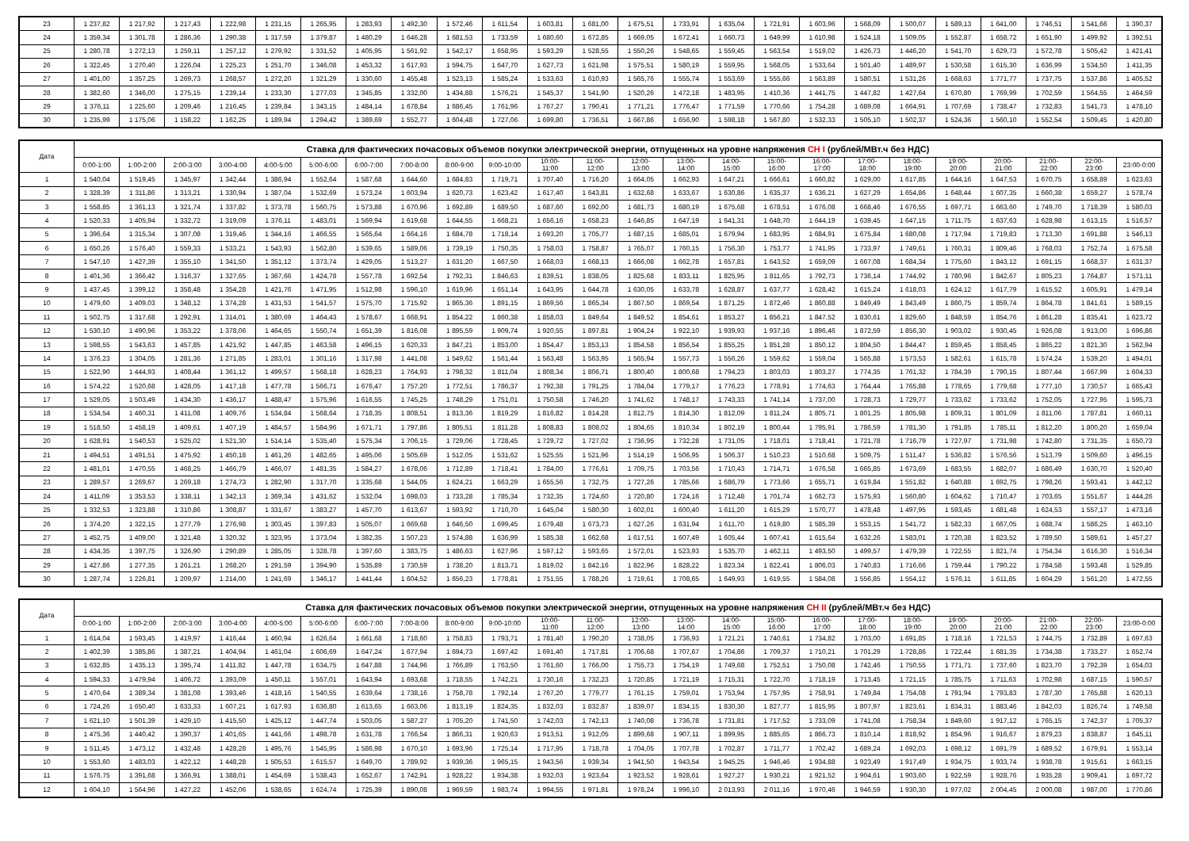| 23 | 1 237,82 | 1 217,92 | 1 217,43 | 1 222,98 | 1 231,15 | 1 265,95 | 1 283,93 | 1 492,30 | 1 572,46 | 1 611,54 | 1 603,81 | 1 681,00 | 1 675,51 | 1 733,91 | 1 635,04 | 1 721,91 | 1 603,96 | 1 568,09 | 1 500,07 | 1 589,13 | 1 641,00 | 1 746,51 | 1 541,66 | 1 390,37 |
| 24 | 1 359,34 | 1 301,78 | 1 286,36 | 1 290,38 | 1 317,59 | 1 379,87 | 1 480,29 | 1 646,28 | 1 681,53 | 1 733,59 | 1 680,60 | 1 672,85 | 1 669,05 | 1 672,41 | 1 660,73 | 1 649,99 | 1 610,98 | 1 524,18 | 1 509,05 | 1 552,87 | 1 658,72 | 1 651,90 | 1 499,92 | 1 392,51 |
| 25 | 1 280,78 | 1 272,13 | 1 259,11 | 1 257,12 | 1 279,92 | 1 331,52 | 1 405,95 | 1 561,92 | 1 542,17 | 1 658,95 | 1 593,29 | 1 528,55 | 1 550,26 | 1 548,65 | 1 559,45 | 1 563,54 | 1 519,02 | 1 426,73 | 1 446,20 | 1 541,70 | 1 629,73 | 1 572,78 | 1 505,42 | 1 421,41 |
| 26 | 1 322,45 | 1 270,40 | 1 226,04 | 1 225,23 | 1 251,70 | 1 346,08 | 1 453,32 | 1 617,93 | 1 594,75 | 1 647,70 | 1 627,73 | 1 621,98 | 1 575,51 | 1 580,19 | 1 559,95 | 1 568,05 | 1 533,64 | 1 501,40 | 1 489,97 | 1 530,58 | 1 615,30 | 1 636,99 | 1 534,50 | 1 411,35 |
| 27 | 1 401,00 | 1 357,25 | 1 269,73 | 1 268,57 | 1 272,20 | 1 321,29 | 1 330,60 | 1 455,48 | 1 523,13 | 1 585,24 | 1 533,63 | 1 610,93 | 1 565,76 | 1 555,74 | 1 553,69 | 1 555,66 | 1 563,89 | 1 580,51 | 1 531,26 | 1 668,63 | 1 771,77 | 1 737,75 | 1 537,86 | 1 405,52 |
| 28 | 1 382,60 | 1 346,00 | 1 275,15 | 1 239,14 | 1 233,30 | 1 277,03 | 1 345,85 | 1 332,00 | 1 434,88 | 1 576,21 | 1 545,37 | 1 541,90 | 1 520,26 | 1 472,18 | 1 483,95 | 1 410,36 | 1 441,75 | 1 447,82 | 1 427,64 | 1 670,80 | 1 769,99 | 1 702,59 | 1 564,55 | 1 464,59 |
| 29 | 1 376,11 | 1 225,60 | 1 209,46 | 1 216,45 | 1 239,84 | 1 343,15 | 1 484,14 | 1 678,84 | 1 686,45 | 1 761,96 | 1 767,27 | 1 790,41 | 1 771,21 | 1 776,47 | 1 771,59 | 1 770,66 | 1 754,28 | 1 689,08 | 1 664,91 | 1 707,69 | 1 738,47 | 1 732,83 | 1 541,73 | 1 478,10 |
| 30 | 1 235,99 | 1 175,06 | 1 158,22 | 1 162,25 | 1 189,94 | 1 294,42 | 1 389,69 | 1 552,77 | 1 604,48 | 1 727,06 | 1 699,80 | 1 736,51 | 1 667,86 | 1 656,90 | 1 598,18 | 1 567,80 | 1 532,33 | 1 505,10 | 1 502,37 | 1 524,36 | 1 560,10 | 1 552,54 | 1 509,45 | 1 420,80 |
| Дата | Ставка для фактических почасовых объемов покупки электрической энергии, отпущенных на уровне напряжения СН I (рублей/МВт.ч без НДС) | | | | | | | | | | | | | | | | | | | | | | | |
| --- | --- | --- | --- | --- | --- | --- | --- | --- | --- | --- | --- | --- | --- | --- | --- | --- | --- | --- | --- | --- | --- | --- | --- | --- |
| | 0:00-1:00 | 1:00-2:00 | 2:00-3:00 | 3:00-4:00 | 4:00-5:00 | 5:00-6:00 | 6:00-7:00 | 7:00-8:00 | 8:00-9:00 | 9:00-10:00 | 10:00- 11:00 | 11:00- 12:00 | 12:00- 13:00 | 13:00- 14:00 | 14:00- 15:00 | 15:00- 16:00 | 16:00- 17:00 | 17:00- 18:00 | 18:00- 19:00 | 19:00- 20:00 | 20:00- 21:00 | 21:00- 22:00 | 22:00- 23:00 | 23:00-0:00 |
| 1 | 1 540,04 | 1 519,45 | 1 345,97 | 1 342,44 | 1 386,94 | 1 552,64 | 1 587,68 | 1 644,60 | 1 684,83 | 1 719,71 | 1 707,40 | 1 716,20 | 1 664,05 | 1 662,93 | 1 647,21 | 1 666,61 | 1 660,82 | 1 629,00 | 1 617,85 | 1 644,16 | 1 647,53 | 1 670,75 | 1 658,89 | 1 623,63 |
| 2 | 1 328,39 | 1 311,86 | 1 313,21 | 1 330,94 | 1 387,04 | 1 532,69 | 1 573,24 | 1 603,94 | 1 620,73 | 1 623,42 | 1 617,40 | 1 643,81 | 1 632,68 | 1 633,67 | 1 630,86 | 1 635,37 | 1 636,21 | 1 627,29 | 1 654,86 | 1 648,44 | 1 607,35 | 1 660,38 | 1 659,27 | 1 578,74 |
| 3 | 1 558,85 | 1 361,13 | 1 321,74 | 1 337,82 | 1 373,78 | 1 560,75 | 1 573,88 | 1 670,96 | 1 692,89 | 1 689,50 | 1 687,60 | 1 692,00 | 1 681,73 | 1 680,19 | 1 675,68 | 1 678,51 | 1 676,08 | 1 668,46 | 1 676,55 | 1 697,71 | 1 663,60 | 1 749,70 | 1 718,39 | 1 580,03 |
| 4 | 1 520,33 | 1 405,94 | 1 332,72 | 1 319,09 | 1 376,11 | 1 483,01 | 1 569,94 | 1 619,68 | 1 644,55 | 1 668,21 | 1 656,16 | 1 658,23 | 1 646,85 | 1 647,19 | 1 641,31 | 1 648,70 | 1 644,19 | 1 639,45 | 1 647,15 | 1 711,75 | 1 637,63 | 1 628,98 | 1 613,15 | 1 516,57 |
| 5 | 1 396,64 | 1 315,34 | 1 307,08 | 1 319,46 | 1 344,16 | 1 466,55 | 1 565,64 | 1 664,16 | 1 684,78 | 1 718,14 | 1 693,20 | 1 705,77 | 1 687,15 | 1 685,01 | 1 679,94 | 1 683,95 | 1 684,91 | 1 675,84 | 1 680,08 | 1 717,94 | 1 719,83 | 1 713,30 | 1 691,88 | 1 546,13 |
| 6 | 1 650,26 | 1 576,40 | 1 559,33 | 1 533,21 | 1 543,93 | 1 562,80 | 1 539,65 | 1 589,06 | 1 739,19 | 1 750,35 | 1 758,03 | 1 758,87 | 1 765,07 | 1 760,15 | 1 756,30 | 1 753,77 | 1 741,95 | 1 733,97 | 1 749,61 | 1 760,31 | 1 809,46 | 1 768,03 | 1 752,74 | 1 675,58 |
| 7 | 1 547,10 | 1 427,39 | 1 355,10 | 1 341,50 | 1 351,12 | 1 373,74 | 1 429,05 | 1 513,27 | 1 631,20 | 1 667,50 | 1 668,03 | 1 668,13 | 1 666,08 | 1 662,78 | 1 657,81 | 1 643,52 | 1 659,09 | 1 667,08 | 1 684,34 | 1 775,60 | 1 843,12 | 1 691,15 | 1 668,37 | 1 631,37 |
| 8 | 1 401,36 | 1 366,42 | 1 316,37 | 1 327,65 | 1 367,66 | 1 424,78 | 1 557,78 | 1 692,54 | 1 792,31 | 1 846,63 | 1 839,51 | 1 838,05 | 1 825,68 | 1 833,11 | 1 825,95 | 1 811,65 | 1 792,73 | 1 736,14 | 1 744,92 | 1 780,96 | 1 842,67 | 1 805,23 | 1 764,87 | 1 571,11 |
| 9 | 1 437,45 | 1 399,12 | 1 358,48 | 1 354,28 | 1 421,76 | 1 471,95 | 1 512,98 | 1 596,10 | 1 619,96 | 1 651,14 | 1 643,95 | 1 644,78 | 1 630,05 | 1 633,78 | 1 628,87 | 1 637,77 | 1 628,42 | 1 615,24 | 1 618,03 | 1 624,12 | 1 617,79 | 1 615,52 | 1 605,91 | 1 479,14 |
| 10 | 1 479,60 | 1 409,03 | 1 348,12 | 1 374,28 | 1 431,53 | 1 541,57 | 1 575,70 | 1 715,92 | 1 865,36 | 1 891,15 | 1 869,56 | 1 865,34 | 1 867,50 | 1 869,54 | 1 871,25 | 1 872,46 | 1 860,88 | 1 849,49 | 1 843,49 | 1 860,75 | 1 859,74 | 1 864,78 | 1 841,61 | 1 589,15 |
| 11 | 1 502,75 | 1 317,68 | 1 292,91 | 1 314,01 | 1 380,69 | 1 464,43 | 1 578,67 | 1 668,91 | 1 854,22 | 1 860,38 | 1 858,03 | 1 849,64 | 1 849,52 | 1 854,61 | 1 853,27 | 1 856,21 | 1 847,52 | 1 830,61 | 1 829,60 | 1 848,59 | 1 854,76 | 1 861,28 | 1 835,41 | 1 623,72 |
| 12 | 1 530,10 | 1 490,96 | 1 353,22 | 1 378,06 | 1 464,65 | 1 550,74 | 1 651,39 | 1 816,08 | 1 895,59 | 1 909,74 | 1 920,55 | 1 897,81 | 1 904,24 | 1 922,10 | 1 939,93 | 1 937,16 | 1 896,46 | 1 872,59 | 1 856,30 | 1 903,02 | 1 930,45 | 1 926,08 | 1 913,00 | 1 696,86 |
| 13 | 1 598,55 | 1 543,63 | 1 457,85 | 1 421,92 | 1 447,85 | 1 463,58 | 1 496,15 | 1 620,33 | 1 847,21 | 1 853,00 | 1 854,47 | 1 853,13 | 1 854,58 | 1 856,54 | 1 855,25 | 1 851,28 | 1 850,12 | 1 804,50 | 1 844,47 | 1 859,45 | 1 858,45 | 1 865,22 | 1 821,30 | 1 562,94 |
| 14 | 1 376,23 | 1 304,05 | 1 281,36 | 1 271,85 | 1 283,01 | 1 301,16 | 1 317,98 | 1 441,08 | 1 549,62 | 1 561,44 | 1 563,48 | 1 563,95 | 1 565,94 | 1 557,73 | 1 556,26 | 1 559,62 | 1 559,04 | 1 565,88 | 1 573,53 | 1 582,61 | 1 615,78 | 1 574,24 | 1 539,20 | 1 494,01 |
| 15 | 1 522,90 | 1 444,93 | 1 408,44 | 1 361,12 | 1 499,57 | 1 568,18 | 1 628,23 | 1 764,93 | 1 798,32 | 1 811,04 | 1 808,34 | 1 806,71 | 1 800,40 | 1 800,68 | 1 794,23 | 1 803,03 | 1 803,27 | 1 774,35 | 1 761,32 | 1 784,39 | 1 790,15 | 1 807,44 | 1 667,99 | 1 604,33 |
| 16 | 1 574,22 | 1 520,68 | 1 428,05 | 1 417,18 | 1 477,78 | 1 566,71 | 1 676,47 | 1 757,20 | 1 772,51 | 1 786,37 | 1 792,38 | 1 791,25 | 1 784,04 | 1 779,17 | 1 776,23 | 1 778,91 | 1 774,63 | 1 764,44 | 1 765,88 | 1 778,65 | 1 779,68 | 1 777,10 | 1 730,57 | 1 665,43 |
| 17 | 1 529,05 | 1 503,49 | 1 434,30 | 1 436,17 | 1 488,47 | 1 575,96 | 1 616,55 | 1 745,25 | 1 748,29 | 1 751,01 | 1 750,58 | 1 746,20 | 1 741,62 | 1 748,17 | 1 743,33 | 1 741,14 | 1 737,00 | 1 728,73 | 1 729,77 | 1 733,62 | 1 733,62 | 1 752,05 | 1 727,95 | 1 595,73 |
| 18 | 1 534,54 | 1 460,31 | 1 411,08 | 1 409,76 | 1 534,84 | 1 568,64 | 1 718,35 | 1 808,51 | 1 813,36 | 1 819,29 | 1 816,82 | 1 814,28 | 1 812,75 | 1 814,30 | 1 812,09 | 1 811,24 | 1 805,71 | 1 801,25 | 1 805,98 | 1 809,31 | 1 801,09 | 1 811,06 | 1 787,81 | 1 660,11 |
| 19 | 1 518,50 | 1 458,19 | 1 409,61 | 1 407,19 | 1 484,57 | 1 584,96 | 1 671,71 | 1 797,86 | 1 805,51 | 1 811,28 | 1 808,83 | 1 808,02 | 1 804,65 | 1 810,34 | 1 802,19 | 1 800,44 | 1 795,91 | 1 786,59 | 1 781,30 | 1 791,85 | 1 785,11 | 1 812,20 | 1 800,20 | 1 659,04 |
| 20 | 1 628,91 | 1 540,53 | 1 525,02 | 1 521,30 | 1 514,14 | 1 535,40 | 1 575,34 | 1 706,15 | 1 729,06 | 1 728,45 | 1 729,72 | 1 727,02 | 1 736,95 | 1 732,28 | 1 731,05 | 1 718,01 | 1 718,41 | 1 721,78 | 1 716,79 | 1 727,97 | 1 731,98 | 1 742,80 | 1 731,35 | 1 650,73 |
| 21 | 1 494,51 | 1 491,51 | 1 475,92 | 1 450,18 | 1 461,26 | 1 482,65 | 1 495,06 | 1 505,69 | 1 512,05 | 1 531,62 | 1 525,55 | 1 521,96 | 1 514,19 | 1 506,95 | 1 506,37 | 1 510,23 | 1 510,68 | 1 509,75 | 1 511,47 | 1 536,82 | 1 576,56 | 1 513,79 | 1 509,60 | 1 496,15 |
| 22 | 1 481,01 | 1 470,55 | 1 468,25 | 1 466,79 | 1 466,07 | 1 481,35 | 1 584,27 | 1 678,06 | 1 712,89 | 1 718,41 | 1 784,00 | 1 776,61 | 1 709,75 | 1 703,56 | 1 710,43 | 1 714,71 | 1 676,58 | 1 665,85 | 1 673,69 | 1 683,55 | 1 682,07 | 1 686,49 | 1 630,70 | 1 520,40 |
| 23 | 1 289,57 | 1 269,67 | 1 269,18 | 1 274,73 | 1 282,90 | 1 317,70 | 1 335,68 | 1 544,05 | 1 624,21 | 1 663,29 | 1 655,56 | 1 732,75 | 1 727,26 | 1 785,66 | 1 686,79 | 1 773,66 | 1 655,71 | 1 619,84 | 1 551,82 | 1 640,88 | 1 692,75 | 1 798,26 | 1 593,41 | 1 442,12 |
| 24 | 1 411,09 | 1 353,53 | 1 338,11 | 1 342,13 | 1 369,34 | 1 431,62 | 1 532,04 | 1 698,03 | 1 733,28 | 1 785,34 | 1 732,35 | 1 724,60 | 1 720,80 | 1 724,16 | 1 712,48 | 1 701,74 | 1 662,73 | 1 575,93 | 1 560,80 | 1 604,62 | 1 710,47 | 1 703,65 | 1 551,67 | 1 444,26 |
| 25 | 1 332,53 | 1 323,88 | 1 310,86 | 1 308,87 | 1 331,67 | 1 383,27 | 1 457,70 | 1 613,67 | 1 593,92 | 1 710,70 | 1 645,04 | 1 580,30 | 1 602,01 | 1 600,40 | 1 611,20 | 1 615,29 | 1 570,77 | 1 478,48 | 1 497,95 | 1 593,45 | 1 681,48 | 1 624,53 | 1 557,17 | 1 473,16 |
| 26 | 1 374,20 | 1 322,15 | 1 277,79 | 1 276,98 | 1 303,45 | 1 397,83 | 1 505,07 | 1 669,68 | 1 646,50 | 1 699,45 | 1 679,48 | 1 673,73 | 1 627,26 | 1 631,94 | 1 611,70 | 1 619,80 | 1 585,39 | 1 553,15 | 1 541,72 | 1 582,33 | 1 667,05 | 1 688,74 | 1 586,25 | 1 463,10 |
| 27 | 1 452,75 | 1 409,00 | 1 321,48 | 1 320,32 | 1 323,95 | 1 373,04 | 1 382,35 | 1 507,23 | 1 574,88 | 1 636,99 | 1 585,38 | 1 662,68 | 1 617,51 | 1 607,49 | 1 605,44 | 1 607,41 | 1 615,64 | 1 632,26 | 1 583,01 | 1 720,38 | 1 823,52 | 1 789,50 | 1 589,61 | 1 457,27 |
| 28 | 1 434,35 | 1 397,75 | 1 326,90 | 1 290,89 | 1 285,05 | 1 328,78 | 1 397,60 | 1 383,75 | 1 486,63 | 1 627,96 | 1 597,12 | 1 593,65 | 1 572,01 | 1 523,93 | 1 535,70 | 1 462,11 | 1 493,50 | 1 499,57 | 1 479,39 | 1 722,55 | 1 821,74 | 1 754,34 | 1 616,30 | 1 516,34 |
| 29 | 1 427,86 | 1 277,35 | 1 261,21 | 1 268,20 | 1 291,59 | 1 394,90 | 1 535,89 | 1 730,59 | 1 738,20 | 1 813,71 | 1 819,02 | 1 842,16 | 1 822,96 | 1 828,22 | 1 823,34 | 1 822,41 | 1 806,03 | 1 740,83 | 1 716,66 | 1 759,44 | 1 790,22 | 1 784,58 | 1 593,48 | 1 529,85 |
| 30 | 1 287,74 | 1 226,81 | 1 209,97 | 1 214,00 | 1 241,69 | 1 346,17 | 1 441,44 | 1 604,52 | 1 656,23 | 1 778,81 | 1 751,55 | 1 788,26 | 1 719,61 | 1 708,65 | 1 649,93 | 1 619,55 | 1 584,08 | 1 556,85 | 1 554,12 | 1 576,11 | 1 611,85 | 1 604,29 | 1 561,20 | 1 472,55 |
| Дата | Ставка для фактических почасовых объемов покупки электрической энергии, отпущенных на уровне напряжения СН II (рублей/МВт.ч без НДС) | | | | | | | | | | | | | | | | | | | | | | | |
| --- | --- | --- | --- | --- | --- | --- | --- | --- | --- | --- | --- | --- | --- | --- | --- | --- | --- | --- | --- | --- | --- | --- | --- | --- |
| | 0:00-1:00 | 1:00-2:00 | 2:00-3:00 | 3:00-4:00 | 4:00-5:00 | 5:00-6:00 | 6:00-7:00 | 7:00-8:00 | 8:00-9:00 | 9:00-10:00 | 10:00- 11:00 | 11:00- 12:00 | 12:00- 13:00 | 13:00- 14:00 | 14:00- 15:00 | 15:00- 16:00 | 16:00- 17:00 | 17:00- 18:00 | 18:00- 19:00 | 19:00- 20:00 | 20:00- 21:00 | 21:00- 22:00 | 22:00- 23:00 | 23:00-0:00 |
| 1 | 1 614,04 | 1 593,45 | 1 419,97 | 1 416,44 | 1 460,94 | 1 626,64 | 1 661,68 | 1 718,60 | 1 758,83 | 1 793,71 | 1 781,40 | 1 790,20 | 1 738,05 | 1 736,93 | 1 721,21 | 1 740,61 | 1 734,82 | 1 703,00 | 1 691,85 | 1 718,16 | 1 721,53 | 1 744,75 | 1 732,89 | 1 697,63 |
| 2 | 1 402,39 | 1 385,86 | 1 387,21 | 1 404,94 | 1 461,04 | 1 606,69 | 1 647,24 | 1 677,94 | 1 694,73 | 1 697,42 | 1 691,40 | 1 717,81 | 1 706,68 | 1 707,67 | 1 704,86 | 1 709,37 | 1 710,21 | 1 701,29 | 1 728,86 | 1 722,44 | 1 681,35 | 1 734,38 | 1 733,27 | 1 652,74 |
| 3 | 1 632,85 | 1 435,13 | 1 395,74 | 1 411,82 | 1 447,78 | 1 634,75 | 1 647,88 | 1 744,96 | 1 766,89 | 1 763,50 | 1 761,60 | 1 766,00 | 1 755,73 | 1 754,19 | 1 749,68 | 1 752,51 | 1 750,08 | 1 742,46 | 1 750,55 | 1 771,71 | 1 737,60 | 1 823,70 | 1 792,39 | 1 654,03 |
| 4 | 1 594,33 | 1 479,94 | 1 406,72 | 1 393,09 | 1 450,11 | 1 557,01 | 1 643,94 | 1 693,68 | 1 718,55 | 1 742,21 | 1 730,16 | 1 732,23 | 1 720,85 | 1 721,19 | 1 715,31 | 1 722,70 | 1 718,19 | 1 713,45 | 1 721,15 | 1 785,75 | 1 711,63 | 1 702,98 | 1 687,15 | 1 590,57 |
| 5 | 1 470,64 | 1 389,34 | 1 381,08 | 1 393,46 | 1 418,16 | 1 540,55 | 1 639,64 | 1 738,16 | 1 758,78 | 1 792,14 | 1 767,20 | 1 779,77 | 1 761,15 | 1 759,01 | 1 753,94 | 1 757,95 | 1 758,91 | 1 749,84 | 1 754,08 | 1 791,94 | 1 793,83 | 1 787,30 | 1 765,88 | 1 620,13 |
| 6 | 1 724,26 | 1 650,40 | 1 633,33 | 1 607,21 | 1 617,93 | 1 636,80 | 1 613,65 | 1 663,06 | 1 813,19 | 1 824,35 | 1 832,03 | 1 832,87 | 1 839,07 | 1 834,15 | 1 830,30 | 1 827,77 | 1 815,95 | 1 807,97 | 1 823,61 | 1 834,31 | 1 883,46 | 1 842,03 | 1 826,74 | 1 749,58 |
| 7 | 1 621,10 | 1 501,39 | 1 429,10 | 1 415,50 | 1 425,12 | 1 447,74 | 1 503,05 | 1 587,27 | 1 705,20 | 1 741,50 | 1 742,03 | 1 742,13 | 1 740,08 | 1 736,78 | 1 731,81 | 1 717,52 | 1 733,09 | 1 741,08 | 1 758,34 | 1 849,60 | 1 917,12 | 1 765,15 | 1 742,37 | 1 705,37 |
| 8 | 1 475,36 | 1 440,42 | 1 390,37 | 1 401,65 | 1 441,66 | 1 498,78 | 1 631,78 | 1 766,54 | 1 866,31 | 1 920,63 | 1 913,51 | 1 912,05 | 1 899,68 | 1 907,11 | 1 899,95 | 1 885,65 | 1 866,73 | 1 810,14 | 1 818,92 | 1 854,96 | 1 916,67 | 1 879,23 | 1 838,87 | 1 645,11 |
| 9 | 1 511,45 | 1 473,12 | 1 432,48 | 1 428,28 | 1 495,76 | 1 545,95 | 1 586,98 | 1 670,10 | 1 693,96 | 1 725,14 | 1 717,95 | 1 718,78 | 1 704,05 | 1 707,78 | 1 702,87 | 1 711,77 | 1 702,42 | 1 689,24 | 1 692,03 | 1 698,12 | 1 691,79 | 1 689,52 | 1 679,91 | 1 553,14 |
| 10 | 1 553,60 | 1 483,03 | 1 422,12 | 1 448,28 | 1 505,53 | 1 615,57 | 1 649,70 | 1 789,92 | 1 939,36 | 1 965,15 | 1 943,56 | 1 939,34 | 1 941,50 | 1 943,54 | 1 945,25 | 1 946,46 | 1 934,88 | 1 923,49 | 1 917,49 | 1 934,75 | 1 933,74 | 1 938,78 | 1 915,61 | 1 663,15 |
| 11 | 1 576,75 | 1 391,68 | 1 366,91 | 1 388,01 | 1 454,69 | 1 538,43 | 1 652,67 | 1 742,91 | 1 928,22 | 1 934,38 | 1 932,03 | 1 923,64 | 1 923,52 | 1 928,61 | 1 927,27 | 1 930,21 | 1 921,52 | 1 904,61 | 1 903,60 | 1 922,59 | 1 928,76 | 1 935,28 | 1 909,41 | 1 697,72 |
| 12 | 1 604,10 | 1 564,96 | 1 427,22 | 1 452,06 | 1 538,65 | 1 624,74 | 1 725,39 | 1 890,08 | 1 969,59 | 1 983,74 | 1 994,55 | 1 971,81 | 1 978,24 | 1 996,10 | 2 013,93 | 2 011,16 | 1 970,46 | 1 946,59 | 1 930,30 | 1 977,02 | 2 004,45 | 2 000,08 | 1 987,00 | 1 770,86 |